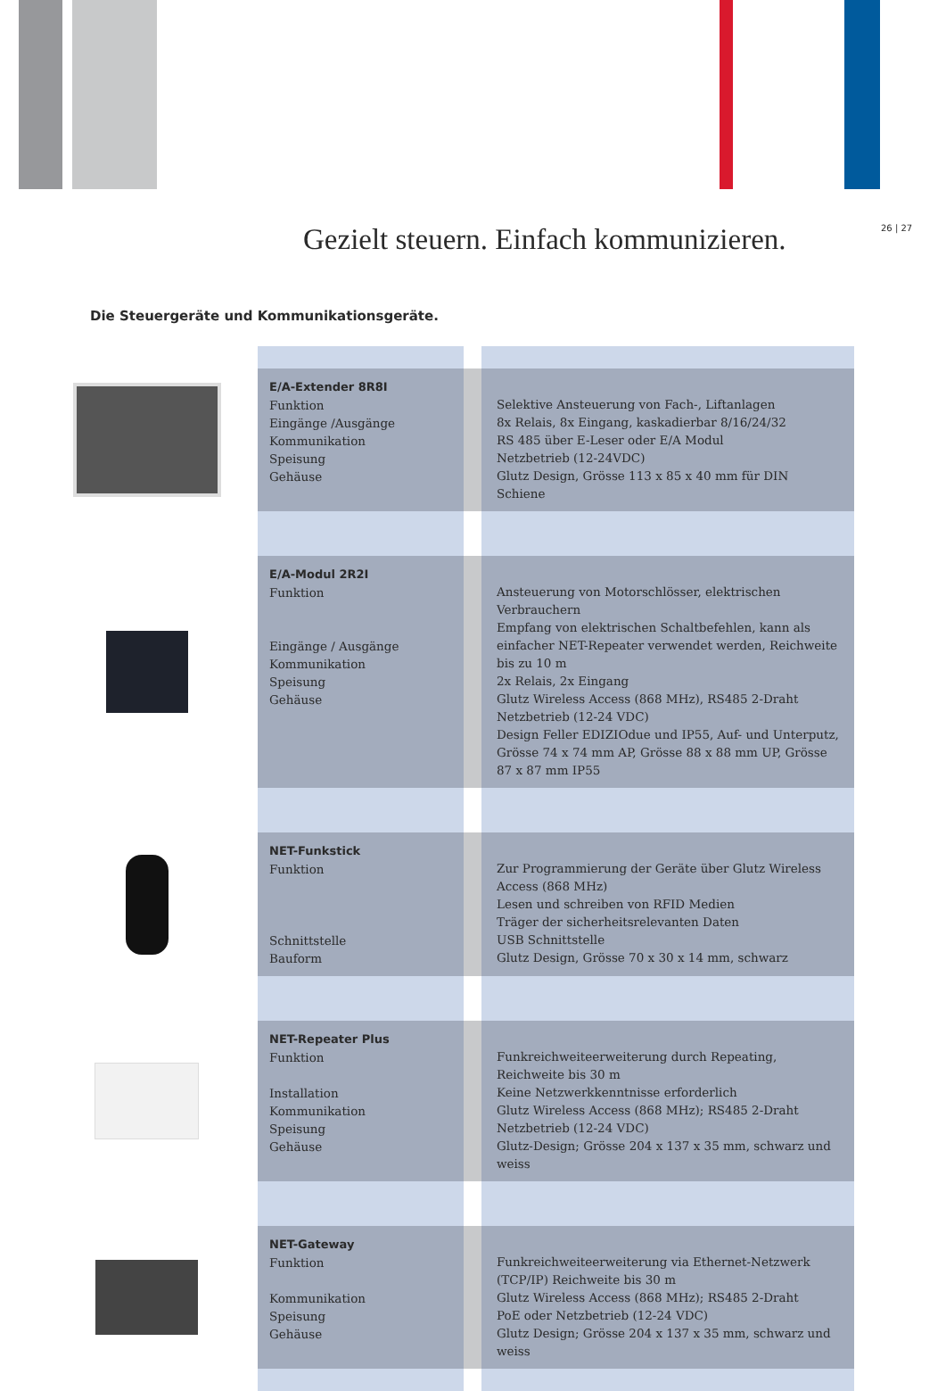Gezielt steuern. Einfach kommunizieren.
26 | 27
Die Steuergeräte und Kommunikationsgeräte.
E/A-Extender 8R8I
Funktion
Eingänge /Ausgänge
Kommunikation
Speisung
Gehäuse
Selektive Ansteuerung von Fach-, Liftanlagen
8x Relais, 8x Eingang, kaskadierbar 8/16/24/32
RS 485 über E-Leser oder E/A Modul
Netzbetrieb (12-24VDC)
Glutz Design, Grösse 113 x 85 x 40 mm für DIN Schiene
E/A-Modul 2R2I
Funktion
Eingänge / Ausgänge
Kommunikation
Speisung
Gehäuse
Ansteuerung von Motorschlösser, elektrischen Verbrauchern
Empfang von elektrischen Schaltbefehlen, kann als einfacher NET-Repeater verwendet werden, Reichweite bis zu 10 m
2x Relais, 2x Eingang
Glutz Wireless Access (868 MHz), RS485 2-Draht
Netzbetrieb (12-24 VDC)
Design Feller EDIZIOdue und IP55, Auf- und Unterputz, Grösse 74 x 74 mm AP, Grösse 88 x 88 mm UP, Grösse 87 x 87 mm IP55
NET-Funkstick
Funktion
Schnittstelle
Bauform
Zur Programmierung der Geräte über Glutz Wireless Access (868 MHz)
Lesen und schreiben von RFID Medien
Träger der sicherheitsrelevanten Daten
USB Schnittstelle
Glutz Design, Grösse 70 x 30 x 14 mm, schwarz
NET-Repeater Plus
Funktion
Installation
Kommunikation
Speisung
Gehäuse
Funkreichweiteerweiterung durch Repeating, Reichweite bis 30 m
Keine Netzwerkkenntnisse erforderlich
Glutz Wireless Access (868 MHz); RS485 2-Draht
Netzbetrieb (12-24 VDC)
Glutz-Design; Grösse 204 x 137 x 35 mm, schwarz und weiss
NET-Gateway
Funktion
Kommunikation
Speisung
Gehäuse
Funkreichweiteerweiterung via Ethernet-Netzwerk (TCP/IP) Reichweite bis 30 m
Glutz Wireless Access (868 MHz); RS485 2-Draht
PoE oder Netzbetrieb (12-24 VDC)
Glutz Design; Grösse 204 x 137 x 35 mm, schwarz und weiss